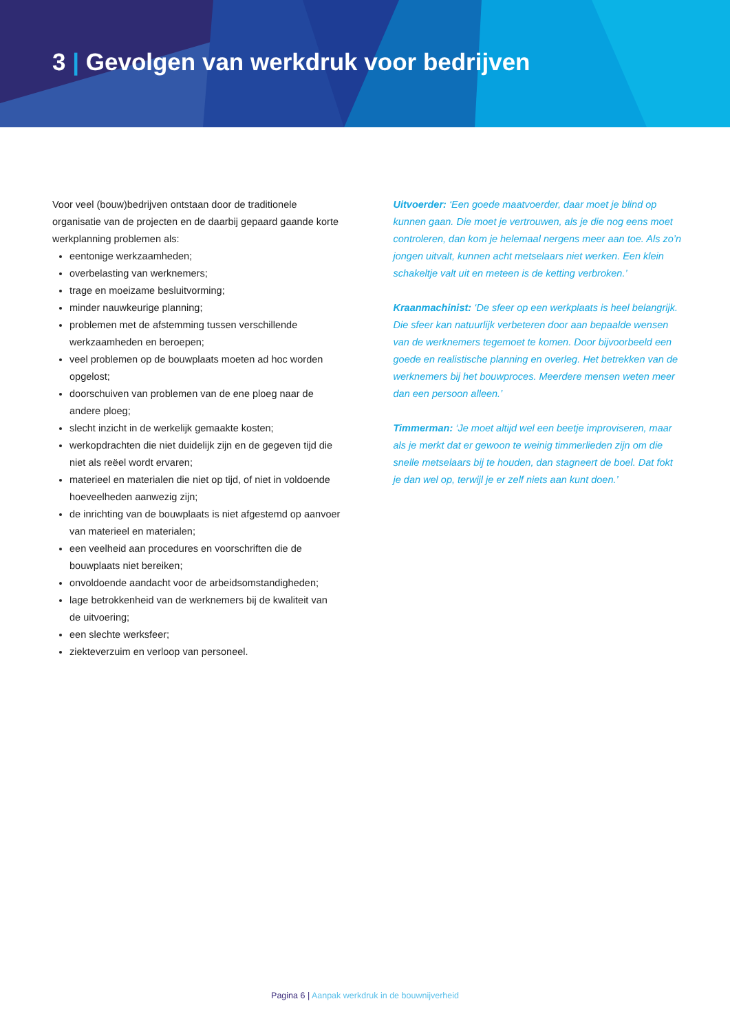3 | Gevolgen van werkdruk voor bedrijven
Voor veel (bouw)bedrijven ontstaan door de traditionele organisatie van de projecten en de daarbij gepaard gaande korte werkplanning problemen als:
eentonige werkzaamheden;
overbelasting van werknemers;
trage en moeizame besluitvorming;
minder nauwkeurige planning;
problemen met de afstemming tussen verschillende werkzaamheden en beroepen;
veel problemen op de bouwplaats moeten ad hoc worden opgelost;
doorschuiven van problemen van de ene ploeg naar de andere ploeg;
slecht inzicht in de werkelijk gemaakte kosten;
werkopdrachten die niet duidelijk zijn en de gegeven tijd die niet als reëel wordt ervaren;
materieel en materialen die niet op tijd, of niet in voldoende hoeveelheden aanwezig zijn;
de inrichting van de bouwplaats is niet afgestemd op aanvoer van materieel en materialen;
een veelheid aan procedures en voorschriften die de bouwplaats niet bereiken;
onvoldoende aandacht voor de arbeidsomstandigheden;
lage betrokkenheid van de werknemers bij de kwaliteit van de uitvoering;
een slechte werksfeer;
ziekteverzuim en verloop van personeel.
Uitvoerder: ‘Een goede maatvoerder, daar moet je blind op kunnen gaan. Die moet je vertrouwen, als je die nog eens moet controleren, dan kom je helemaal nergens meer aan toe. Als zo’n jongen uitvalt, kunnen acht metselaars niet werken. Een klein schakeltje valt uit en meteen is de ketting verbroken.’
Kraanmachinist: ‘De sfeer op een werkplaats is heel belangrijk. Die sfeer kan natuurlijk verbeteren door aan bepaalde wensen van de werknemers tegemoet te komen. Door bijvoorbeeld een goede en realistische planning en overleg. Het betrekken van de werknemers bij het bouwproces. Meerdere mensen weten meer dan een persoon alleen.’
Timmerman: ‘Je moet altijd wel een beetje improviseren, maar als je merkt dat er gewoon te weinig timmerlieden zijn om die snelle metselaars bij te houden, dan stagneert de boel. Dat fokt je dan wel op, terwijl je er zelf niets aan kunt doen.’
Pagina 6 | Aanpak werkdruk in de bouwnijverheid